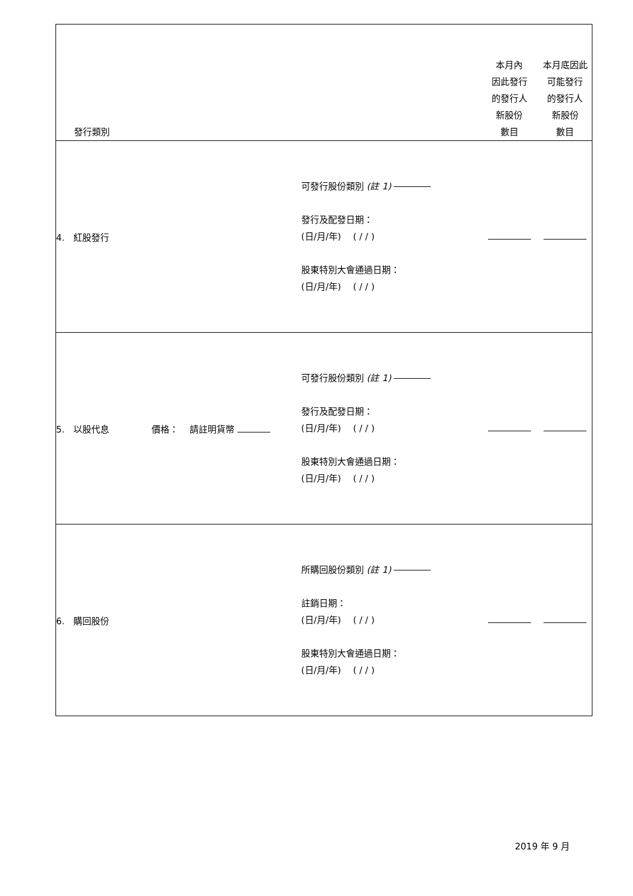| 發行類別 | | 本月內 因此發行 的發行人 新股份 數目 | 本月底因此 可能發行 的發行人 新股份 數目 |
| --- | --- | --- | --- |
| 4. 紅股發行 | 可發行股份類別 (註 1) 發行及配發日期： (日/月/年) ( / / ) 股東特別大會通過日期： (日/月/年) ( / / ) | | |
| 5. 以股代息 價格： 請註明貨幣 | 可發行股份類別 (註 1) 發行及配發日期： (日/月/年) ( / / ) 股東特別大會通過日期： (日/月/年) ( / / ) | | |
| 6. 購回股份 | 所購回股份類別 (註 1) 註銷日期： (日/月/年) ( / / ) 股東特別大會通過日期： (日/月/年) ( / / ) | | |
2019 年 9 月